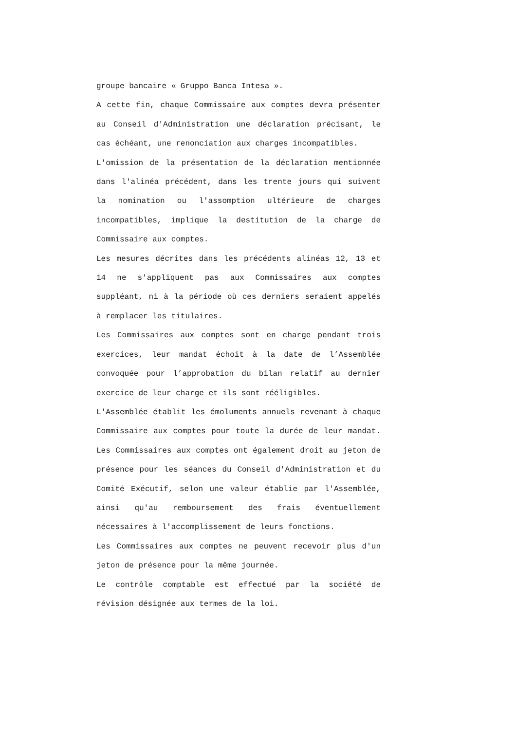groupe bancaire « Gruppo Banca Intesa ».
A cette fin, chaque Commissaire aux comptes devra présenter au Conseil d'Administration une déclaration précisant, le cas échéant, une renonciation aux charges incompatibles.
L'omission de la présentation de la déclaration mentionnée dans l'alinéa précédent, dans les trente jours qui suivent la nomination ou l'assomption ultérieure de charges incompatibles, implique la destitution de la charge de Commissaire aux comptes.
Les mesures décrites dans les précédents alinéas 12, 13 et 14 ne s'appliquent pas aux Commissaires aux comptes suppléant, ni à la période où ces derniers seraient appelés à remplacer les titulaires.
Les Commissaires aux comptes sont en charge pendant trois exercices, leur mandat échoit à la date de l’Assemblée convoquée pour l’approbation du bilan relatif au dernier exercice de leur charge et ils sont rééligibles.
L'Assemblée établit les émoluments annuels revenant à chaque Commissaire aux comptes pour toute la durée de leur mandat. Les Commissaires aux comptes ont également droit au jeton de présence pour les séances du Conseil d'Administration et du Comité Exécutif, selon une valeur établie par l'Assemblée, ainsi qu'au remboursement des frais éventuellement nécessaires à l'accomplissement de leurs fonctions.
Les Commissaires aux comptes ne peuvent recevoir plus d'un jeton de présence pour la même journée.
Le contrôle comptable est effectué par la société de révision désignée aux termes de la loi.